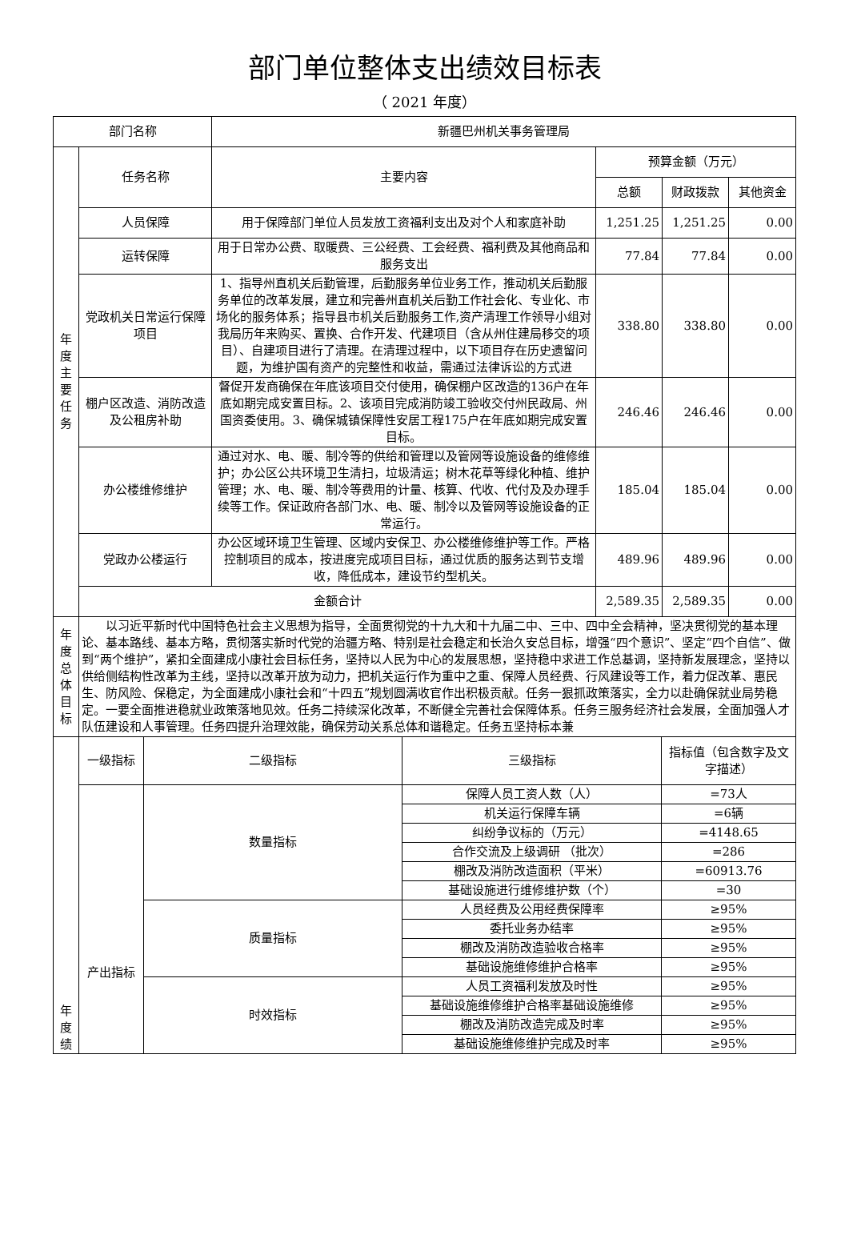部门单位整体支出绩效目标表
（ 2021 年度）
| 部门名称 | | 新疆巴州机关事务管理局 | | | |
| 年 度 主 要 任 务 | 任务名称 | 主要内容 | 预算金额（万元） | | |
| | | | 总额 | 财政拨款 | 其他资金 |
| | 人员保障 | 用于保障部门单位人员发放工资福利支出及对个人和家庭补助 | 1,251.25 | 1,251.25 | 0.00 |
| | 运转保障 | 用于日常办公费、取暖费、三公经费、工会经费、福利费及其他商品和服务支出 | 77.84 | 77.84 | 0.00 |
| | 党政机关日常运行保障项目 | 1、指导州直机关后勤管理，后勤服务单位业务工作，推动机关后勤服务单位的改革发展，建立和完善州直机关后勤工作社会化、专业化、市场化的服务体系；指导县市机关后勤服务工作,资产清理工作领导小组对我局历年来购买、置换、合作开发、代建项目（含从州住建局移交的项目）、自建项目进行了清理。在清理过程中，以下项目存在历史遗留问题，为维护国有资产的完整性和收益，需通过法律诉讼的方式进 | 338.80 | 338.80 | 0.00 |
| | 棚户区改造、消防改造及公租房补助 | 督促开发商确保在年底该项目交付使用，确保棚户区改造的136户在年底如期完成安置目标。2、该项目完成消防竣工验收交付州民政局、州国资委使用。3、确保城镇保障性安居工程175户在年底如期完成安置目标。 | 246.46 | 246.46 | 0.00 |
| | 办公楼维修维护 | 通过对水、电、暖、制冷等的供给和管理以及管网等设施设备的维修维护；办公区公共环境卫生清扫，垃圾清运；树木花草等绿化种植、维护管理；水、电、暖、制冷等费用的计量、核算、代收、代付及及办理手续等工作。保证政府各部门水、电、暖、制冷以及管网等设施设备的正常运行。 | 185.04 | 185.04 | 0.00 |
| | 党政办公楼运行 | 办公区域环境卫生管理、区域内安保卫、办公楼维修维护等工作。严格控制项目的成本，按进度完成项目目标，通过优质的服务达到节支增收，降低成本，建设节约型机关。 | 489.96 | 489.96 | 0.00 |
| | 金额合计 | | 2,589.35 | 2,589.35 | 0.00 |
| 年 度 总 体 目 标 | 以习近平新时代中国特色社会主义思想为指导，全面贯彻党的十九大和十九届二中、三中、四中全会精神，坚决贯彻党的基本理论、基本路线、基本方略，贯彻落实新时代党的治疆方略、特别是社会稳定和长治久安总目标，增强“四个意识”、坚定“四个自信”、做到“两个维护”，紧扣全面建成小康社会目标任务，坚持以人民为中心的发展思想，坚持稳中求进工作总基调，坚持新发展理念，坚持以供给侧结构性改革为主线，坚持以改革开放为动力，把机关运行作为重中之重、保障人员经费、行风建设等工作，着力促改革、惠民生、防风险、保稳定，为全面建成小康社会和“十四五”规划圆满收官作出积极贡献。任务一狠抓政策落实，全力以赴确保就业局势稳定。一要全面推进稳就业政策落地见效。任务二持续深化改革，不断健全完善社会保障体系。任务三服务经济社会发展，全面加强人才队伍建设和人事管理。任务四提升治理效能，确保劳动关系总体和谐稳定。任务五坚持标本兼 | | | | |
| 年 度 绩 | 一级指标 | 二级指标 | 三级指标 | 指标值（包含数字及文字描述） |
| | 产出指标 | 数量指标 | 保障人员工资人数（人） | =73人 |
| | | | 机关运行保障车辆 | =6辆 |
| | | | 纠纷争议标的（万元） | =4148.65 |
| | | | 合作交流及上级调研 （批次） | =286 |
| | | | 棚改及消防改造面积（平米） | =60913.76 |
| | | | 基础设施进行维修维护数（个） | =30 |
| | | 质量指标 | 人员经费及公用经费保障率 | ≥95% |
| | | | 委托业务办结率 | ≥95% |
| | | | 棚改及消防改造验收合格率 | ≥95% |
| | | | 基础设施维修维护合格率 | ≥95% |
| | | 时效指标 | 人员工资福利发放及时性 | ≥95% |
| | | | 基础设施维修维护合格率基础设施维修 | ≥95% |
| | | | 棚改及消防改造完成及时率 | ≥95% |
| | | | 基础设施维修维护完成及时率 | ≥95% |